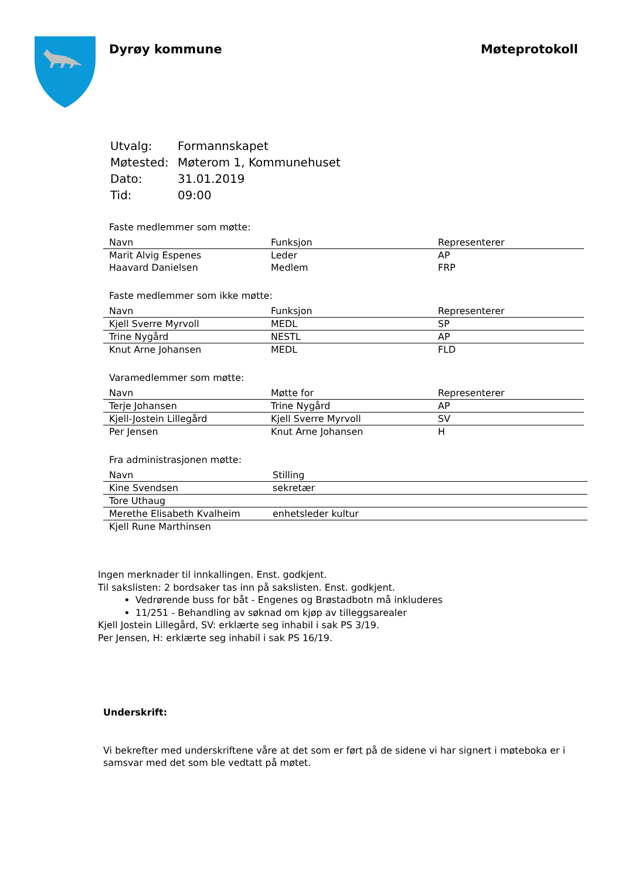Dyrøy kommune Møteprotokoll
| Utvalg: | Formannskapet |
| Møtested: | Møterom 1, Kommunehuset |
| Dato: | 31.01.2019 |
| Tid: | 09:00 |
Faste medlemmer som møtte:
| Navn | Funksjon | Representerer |
| --- | --- | --- |
| Marit Alvig Espenes | Leder | AP |
| Haavard Danielsen | Medlem | FRP |
Faste medlemmer som ikke møtte:
| Navn | Funksjon | Representerer |
| --- | --- | --- |
| Kjell Sverre Myrvoll | MEDL | SP |
| Trine Nygård | NESTL | AP |
| Knut Arne Johansen | MEDL | FLD |
Varamedlemmer som møtte:
| Navn | Møtte for | Representerer |
| --- | --- | --- |
| Terje Johansen | Trine Nygård | AP |
| Kjell-Jostein Lillegård | Kjell Sverre Myrvoll | SV |
| Per Jensen | Knut Arne Johansen | H |
Fra administrasjonen møtte:
| Navn | Stilling |
| --- | --- |
| Kine Svendsen | sekretær |
| Tore Uthaug | |
| Merethe Elisabeth Kvalheim | enhetsleder kultur |
| Kjell Rune Marthinsen | |
Ingen merknader til innkallingen. Enst. godkjent.
Til sakslisten: 2 bordsaker tas inn på sakslisten. Enst. godkjent.
Vedrørende buss for båt - Engenes og Brøstadbotn må inkluderes
11/251 - Behandling av søknad om kjøp av tilleggsarealer
Kjell Jostein Lillegård, SV: erklærte seg inhabil i sak PS 3/19.
Per Jensen, H: erklærte seg inhabil i sak PS 16/19.
Underskrift:
Vi bekrefter med underskriftene våre at det som er ført på de sidene vi har signert i møteboka er i samsvar med det som ble vedtatt på møtet.